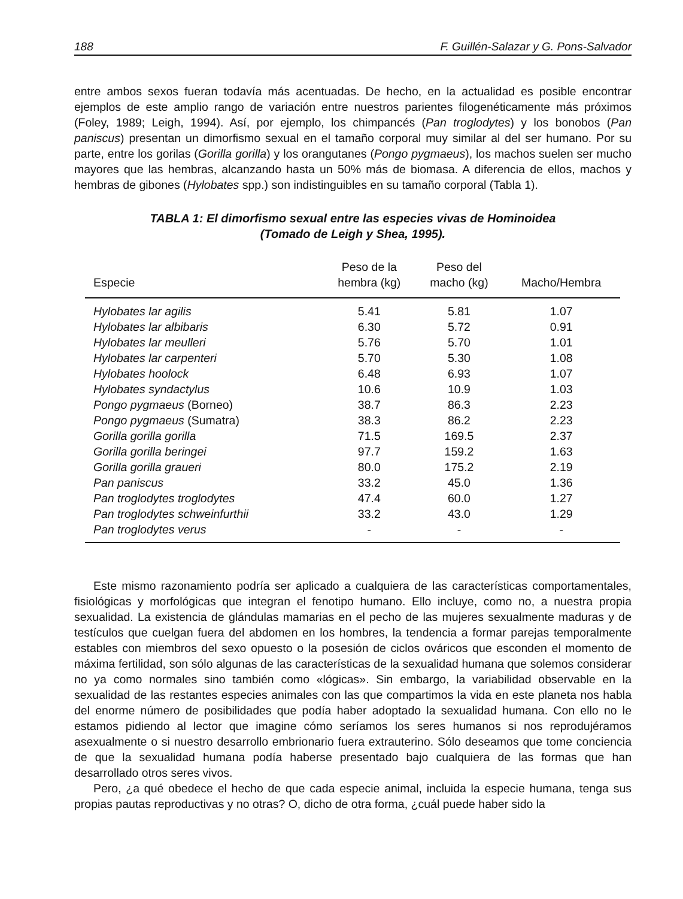188 F. Guillén-Salazar y G. Pons-Salvador
entre ambos sexos fueran todavía más acentuadas. De hecho, en la actualidad es posible encontrar ejemplos de este amplio rango de variación entre nuestros parientes filogenéticamente más próximos (Foley, 1989; Leigh, 1994). Así, por ejemplo, los chimpancés (Pan troglodytes) y los bonobos (Pan paniscus) presentan un dimorfismo sexual en el tamaño corporal muy similar al del ser humano. Por su parte, entre los gorilas (Gorilla gorilla) y los orangutanes (Pongo pygmaeus), los machos suelen ser mucho mayores que las hembras, alcanzando hasta un 50% más de biomasa. A diferencia de ellos, machos y hembras de gibones (Hylobates spp.) son indistinguibles en su tamaño corporal (Tabla 1).
TABLA 1: El dimorfismo sexual entre las especies vivas de Hominoidea
(Tomado de Leigh y Shea, 1995).
| Especie | Peso de la hembra (kg) | Peso del macho (kg) | Macho/Hembra |
| --- | --- | --- | --- |
| Hylobates lar agilis | 5.41 | 5.81 | 1.07 |
| Hylobates lar albibaris | 6.30 | 5.72 | 0.91 |
| Hylobates lar meulleri | 5.76 | 5.70 | 1.01 |
| Hylobates lar carpenteri | 5.70 | 5.30 | 1.08 |
| Hylobates hoolock | 6.48 | 6.93 | 1.07 |
| Hylobates syndactylus | 10.6 | 10.9 | 1.03 |
| Pongo pygmaeus (Borneo) | 38.7 | 86.3 | 2.23 |
| Pongo pygmaeus (Sumatra) | 38.3 | 86.2 | 2.23 |
| Gorilla gorilla gorilla | 71.5 | 169.5 | 2.37 |
| Gorilla gorilla beringei | 97.7 | 159.2 | 1.63 |
| Gorilla gorilla graueri | 80.0 | 175.2 | 2.19 |
| Pan paniscus | 33.2 | 45.0 | 1.36 |
| Pan troglodytes troglodytes | 47.4 | 60.0 | 1.27 |
| Pan troglodytes schweinfurthii | 33.2 | 43.0 | 1.29 |
| Pan troglodytes verus | - | - | - |
Este mismo razonamiento podría ser aplicado a cualquiera de las características comportamentales, fisiológicas y morfológicas que integran el fenotipo humano. Ello incluye, como no, a nuestra propia sexualidad. La existencia de glándulas mamarias en el pecho de las mujeres sexualmente maduras y de testículos que cuelgan fuera del abdomen en los hombres, la tendencia a formar parejas temporalmente estables con miembros del sexo opuesto o la posesión de ciclos ováricos que esconden el momento de máxima fertilidad, son sólo algunas de las características de la sexualidad humana que solemos considerar no ya como normales sino también como «lógicas». Sin embargo, la variabilidad observable en la sexualidad de las restantes especies animales con las que compartimos la vida en este planeta nos habla del enorme número de posibilidades que podía haber adoptado la sexualidad humana. Con ello no le estamos pidiendo al lector que imagine cómo seríamos los seres humanos si nos reprodujéramos asexualmente o si nuestro desarrollo embrionario fuera extrauterino. Sólo deseamos que tome conciencia de que la sexualidad humana podía haberse presentado bajo cualquiera de las formas que han desarrollado otros seres vivos.
Pero, ¿a qué obedece el hecho de que cada especie animal, incluida la especie humana, tenga sus propias pautas reproductivas y no otras? O, dicho de otra forma, ¿cuál puede haber sido la